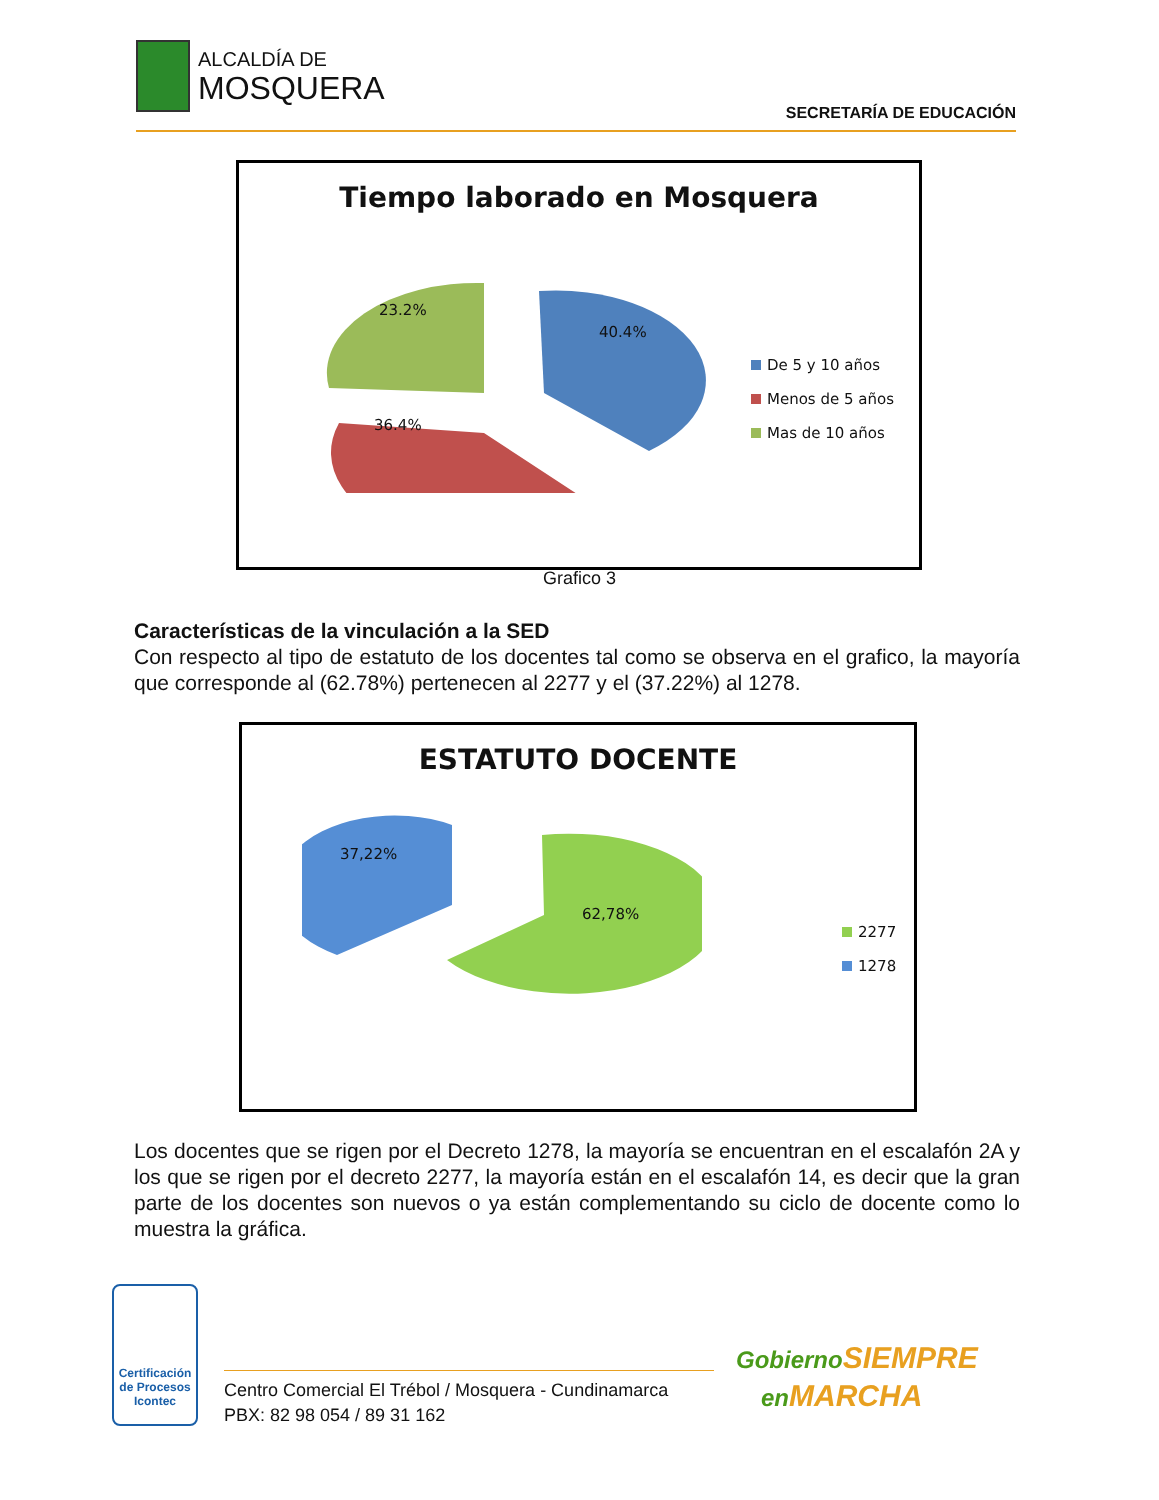ALCALDÍA DE
MOSQUERA
SECRETARÍA DE EDUCACIÓN
Tiempo laborado en Mosquera
23.2%
40.4%
36.4%
De 5 y 10 años
Menos de 5 años
Mas de 10 años
Grafico 3
Características de la vinculación a la SED
Con respecto al tipo de estatuto de los docentes tal como se observa en el grafico, la mayoría que corresponde al (62.78%) pertenecen al 2277 y el (37.22%) al 1278.
ESTATUTO DOCENTE
37,22%
62,78%
2277
1278
Los docentes que se rigen por el Decreto 1278, la mayoría se encuentran en el escalafón 2A y los que se rigen por el decreto 2277, la mayoría están en el escalafón 14, es decir que la gran parte de los docentes son nuevos o ya están complementando su ciclo de docente como lo muestra la gráfica.
Certificación de Procesos
Icontec
Centro Comercial El Trébol / Mosquera - Cundinamarca
PBX: 82 98 054 / 89 31 162
Gobierno SIEMPRE
en MARCHA